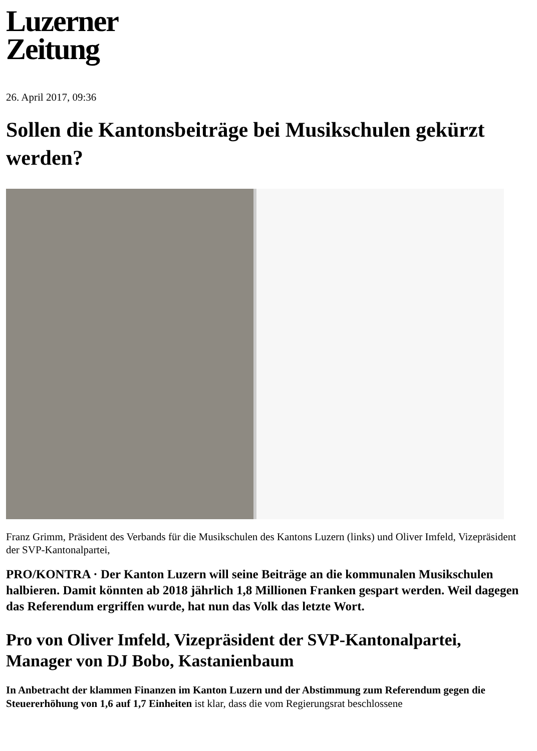Luzerner
Zeitung
26. April 2017, 09:36
Sollen die Kantonsbeiträge bei Musikschulen gekürzt werden?
Franz Grimm, Präsident des Verbands für die Musikschulen des Kantons Luzern (links) und Oliver Imfeld, Vizepräsident der SVP-Kantonalpartei,
PRO/KONTRA · Der Kanton Luzern will seine Beiträge an die kommunalen Musikschulen halbieren. Damit könnten ab 2018 jährlich 1,8 Millionen Franken gespart werden. Weil dagegen das Referendum ergriffen wurde, hat nun das Volk das letzte Wort.
Pro von Oliver Imfeld, Vizepräsident der SVP-Kantonalpartei, Manager von DJ Bobo, Kastanienbaum
In Anbetracht der klammen Finanzen im Kanton Luzern und der Abstimmung zum Referendum gegen die Steuererhöhung von 1,6 auf 1,7 Einheiten ist klar, dass die vom Regierungsrat beschlossene